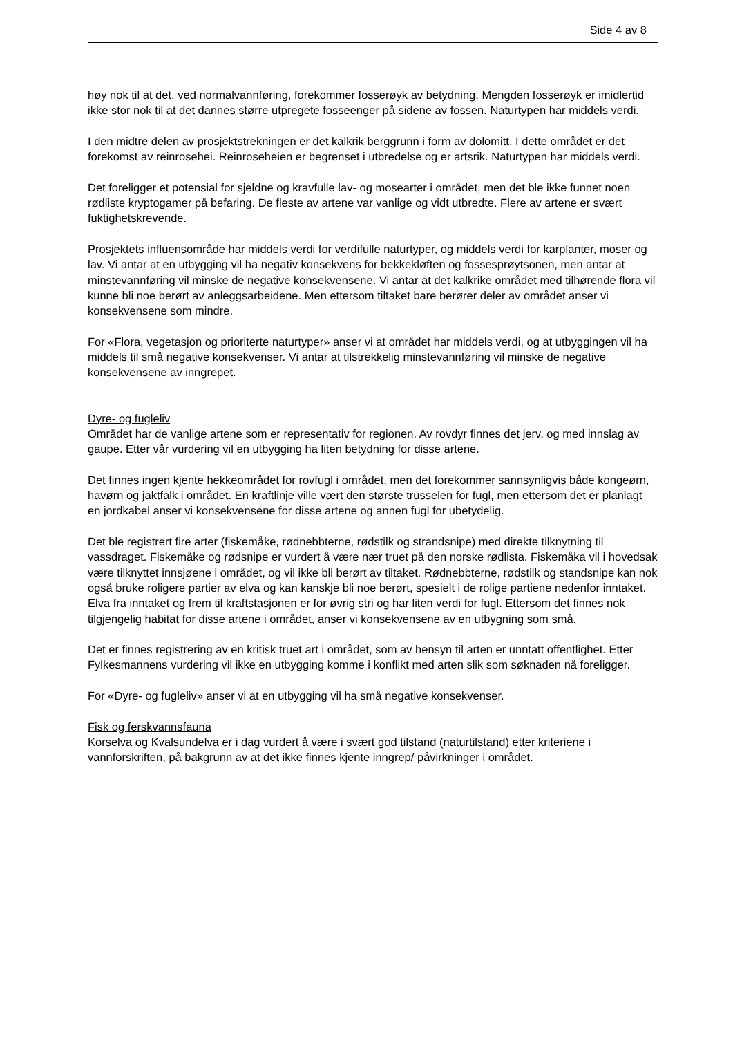Side 4 av 8
høy nok til at det, ved normalvannføring, forekommer fosserøyk av betydning. Mengden fosserøyk er imidlertid ikke stor nok til at det dannes større utpregete fosseenger på sidene av fossen. Naturtypen har middels verdi.
I den midtre delen av prosjektstrekningen er det kalkrik berggrunn i form av dolomitt. I dette området er det forekomst av reinrosehei. Reinroseheien er begrenset i utbredelse og er artsrik. Naturtypen har middels verdi.
Det foreligger et potensial for sjeldne og kravfulle lav- og mosearter i området, men det ble ikke funnet noen rødliste kryptogamer på befaring. De fleste av artene var vanlige og vidt utbredte. Flere av artene er svært fuktighetskrevende.
Prosjektets influensområde har middels verdi for verdifulle naturtyper, og middels verdi for karplanter, moser og lav. Vi antar at en utbygging vil ha negativ konsekvens for bekkekløften og fossesprøytsonen, men antar at minstevannføring vil minske de negative konsekvensene. Vi antar at det kalkrike området med tilhørende flora vil kunne bli noe berørt av anleggsarbeidene. Men ettersom tiltaket bare berører deler av området anser vi konsekvensene som mindre.
For «Flora, vegetasjon og prioriterte naturtyper» anser vi at området har middels verdi, og at utbyggingen vil ha middels til små negative konsekvenser. Vi antar at tilstrekkelig minstevannføring vil minske de negative konsekvensene av inngrepet.
Dyre- og fugleliv
Området har de vanlige artene som er representativ for regionen. Av rovdyr finnes det jerv, og med innslag av gaupe. Etter vår vurdering vil en utbygging ha liten betydning for disse artene.
Det finnes ingen kjente hekkeområdet for rovfugl i området, men det forekommer sannsynligvis både kongeørn, havørn og jaktfalk i området. En kraftlinje ville vært den største trusselen for fugl, men ettersom det er planlagt en jordkabel anser vi konsekvensene for disse artene og annen fugl for ubetydelig.
Det ble registrert fire arter (fiskemåke, rødnebbterne, rødstilk og strandsnipe) med direkte tilknytning til vassdraget. Fiskemåke og rødsnipe er vurdert å være nær truet på den norske rødlista. Fiskemåka vil i hovedsak være tilknyttet innsjøene i området, og vil ikke bli berørt av tiltaket. Rødnebbterne, rødstilk og standsnipe kan nok også bruke roligere partier av elva og kan kanskje bli noe berørt, spesielt i de rolige partiene nedenfor inntaket. Elva fra inntaket og frem til kraftstasjonen er for øvrig stri og har liten verdi for fugl. Ettersom det finnes nok tilgjengelig habitat for disse artene i området, anser vi konsekvensene av en utbygning som små.
Det er finnes registrering av en kritisk truet art i området, som av hensyn til arten er unntatt offentlighet. Etter Fylkesmannens vurdering vil ikke en utbygging komme i konflikt med arten slik som søknaden nå foreligger.
For «Dyre- og fugleliv» anser vi at en utbygging vil ha små negative konsekvenser.
Fisk og ferskvannsfauna
Korselva og Kvalsundelva er i dag vurdert å være i svært god tilstand (naturtilstand) etter kriteriene i vannforskriften, på bakgrunn av at det ikke finnes kjente inngrep/ påvirkninger i området.